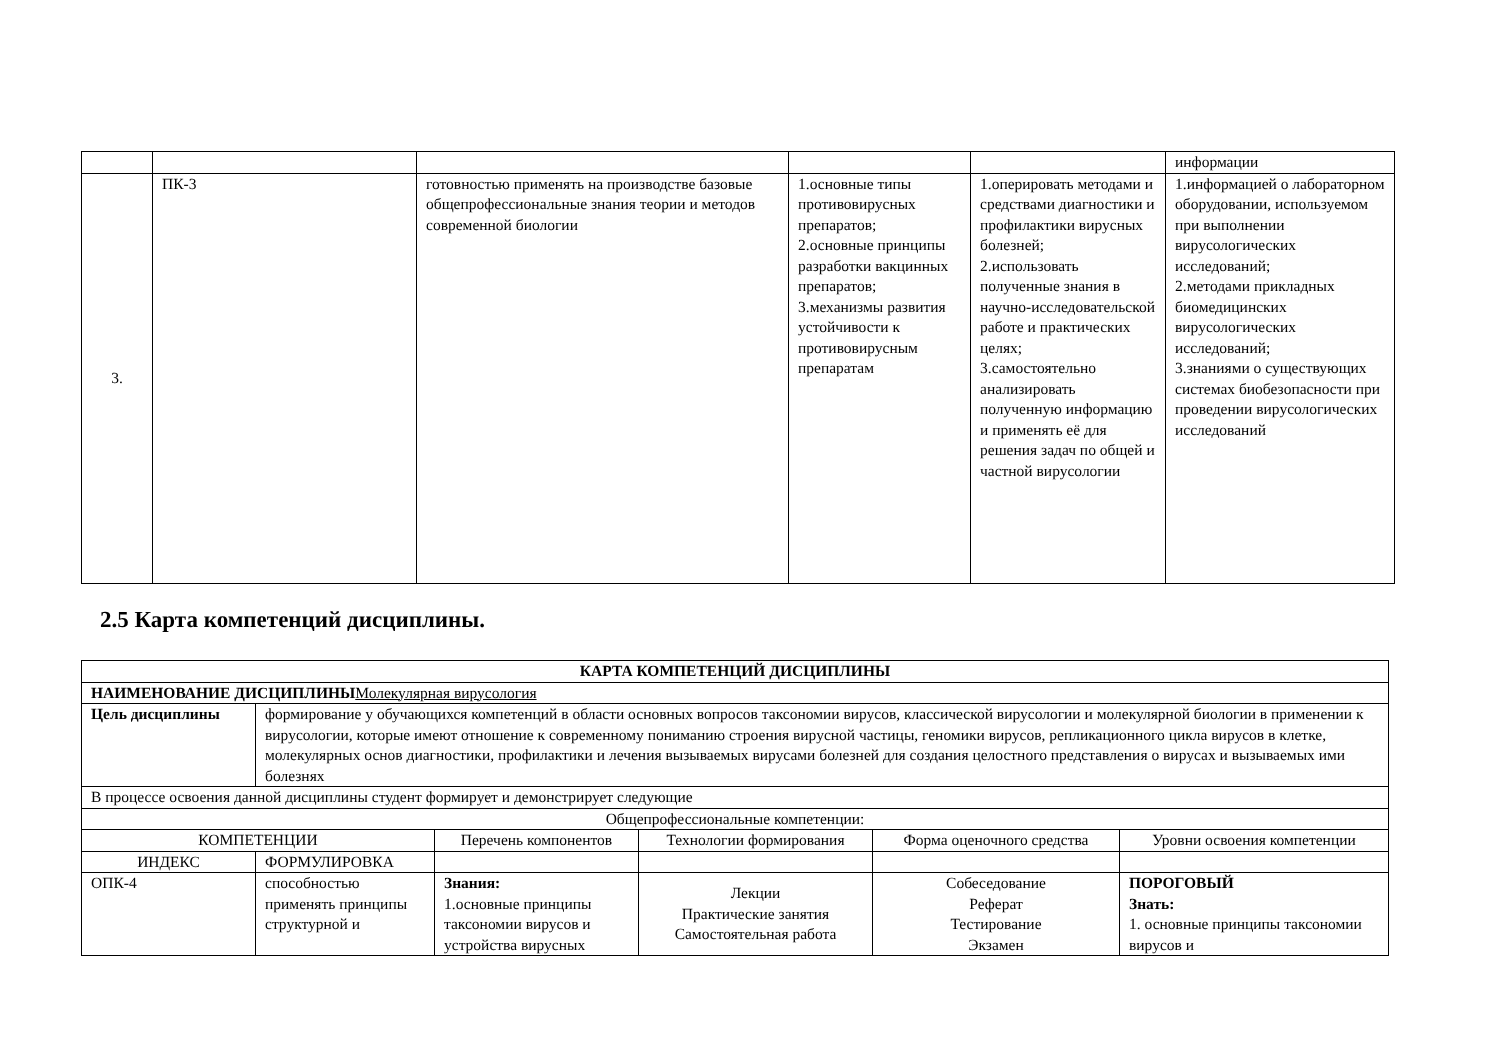| | | | | | информации |
| 3. | ПК-3 | готовностью применять на производстве базовые общепрофессиональные знания теории и методов современной биологии | 1.основные типы противовирусных препаратов; 2.основные принципы разработки вакцинных препаратов; 3.механизмы развития устойчивости к противовирусным препаратам | 1.оперировать методами и средствами диагностики и профилактики вирусных болезней; 2.использовать полученные знания в научно-исследовательской работе и практических целях; 3.самостоятельно анализировать полученную информацию и применять её для решения задач по общей и частной вирусологии | 1.информацией о лабораторном оборудовании, используемом при выполнении вирусологических исследований; 2.методами прикладных биомедицинских вирусологических исследований; 3.знаниями о существующих системах биобезопасности при проведении вирусологических исследований |
2.5 Карта компетенций дисциплины.
| КАРТА КОМПЕТЕНЦИЙ ДИСЦИПЛИНЫ | | | | | |
| НАИМЕНОВАНИЕ ДИСЦИПЛИНЫ Молекулярная вирусология | | | | | |
| Цель дисциплины | формирование у обучающихся компетенций в области основных вопросов таксономии вирусов, классической вирусологии и молекулярной биологии в применении к вирусологии, которые имеют отношение к современному пониманию строения вирусной частицы, геномики вирусов, репликационного цикла вирусов в клетке, молекулярных основ диагностики, профилактики и лечения вызываемых вирусами болезней для создания целостного представления о вирусах и вызываемых ими болезнях | | | | |
| В процессе освоения данной дисциплины студент формирует и демонстрирует следующие | | | | | |
| Общепрофессиональные компетенции: | | | | | |
| КОМПЕТЕНЦИИ | | Перечень компонентов | Технологии формирования | Форма оценочного средства | Уровни освоения компетенции |
| ИНДЕКС | ФОРМУЛИРОВКА | | | | |
| ОПК-4 | способностью применять принципы структурной и | Знания: 1.основные принципы таксономии вирусов и устройства вирусных | Лекции Практические занятия Самостоятельная работа | Собеседование Реферат Тестирование Экзамен | ПОРОГОВЫЙ Знать: 1. основные принципы таксономии вирусов и |